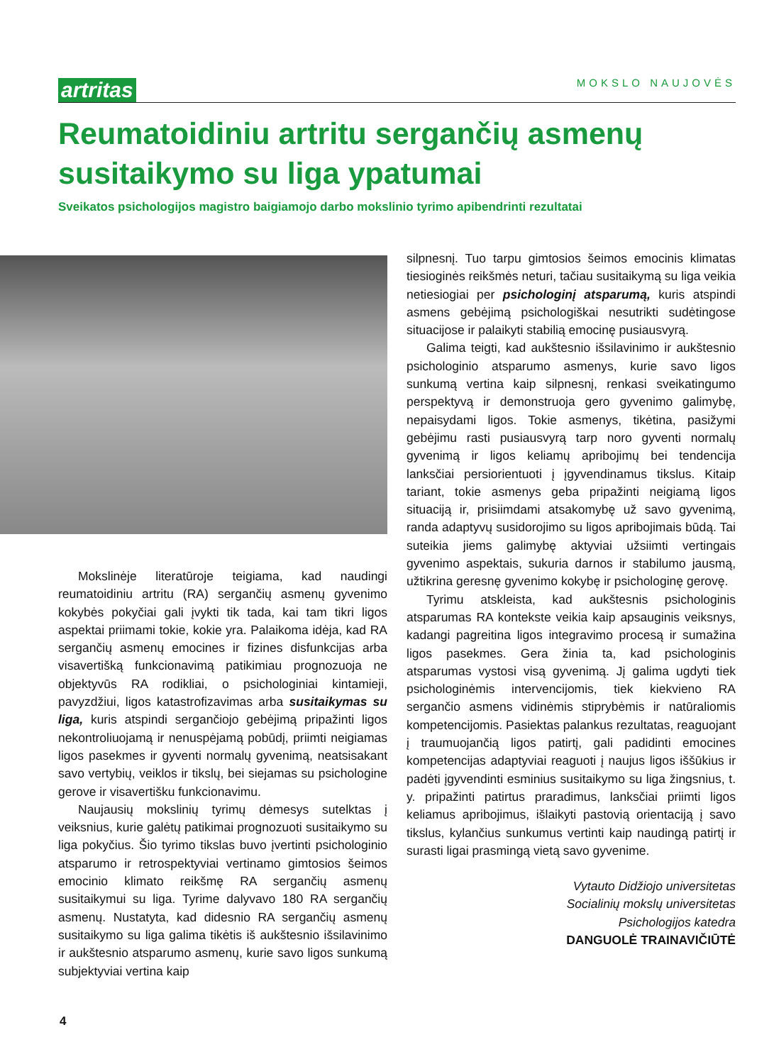artritas MOKSLO NAUJOVĖS
Reumatoidiniu artritu sergančių asmenų susitaikymo su liga ypatumai
Sveikatos psichologijos magistro baigiamojo darbo mokslinio tyrimo apibendrinti rezultatai
Mokslinėje literatūroje teigiama, kad naudingi reumatoidiniu artritu (RA) sergančių asmenų gyvenimo kokybės pokyčiai gali įvykti tik tada, kai tam tikri ligos aspektai priimami tokie, kokie yra. Palaikoma idėja, kad RA sergančių asmenų emocines ir fizines disfunkcijas arba visavertišką funkcionavimą patikimiau prognozuoja ne objektyvūs RA rodikliai, o psichologiniai kintamieji, pavyzdžiui, ligos katastrofizavimas arba susitaikymas su liga, kuris atspindi sergančiojo gebėjimą pripažinti ligos nekontroliuojamą ir nenuspėjamą pobūdį, priimti neigiamas ligos pasekmes ir gyventi normalų gyvenimą, neatsisakant savo vertybių, veiklos ir tikslų, bei siejamas su psichologine gerove ir visavertišku funkcionavimu.
Naujausių mokslinių tyrimų dėmesys sutelktas į veiksnius, kurie galėtų patikimai prognozuoti susitaikymo su liga pokyčius. Šio tyrimo tikslas buvo įvertinti psichologinio atsparumo ir retrospektyviai vertinamo gimtosios šeimos emocinio klimato reikšmę RA sergančių asmenų susitaikymui su liga. Tyrime dalyvavo 180 RA sergančių asmenų. Nustatyta, kad didesnio RA sergančių asmenų susitaikymo su liga galima tikėtis iš aukštesnio išsilavinimo ir aukštesnio atsparumo asmenų, kurie savo ligos sunkumą subjektyviai vertina kaip
silpnesnį. Tuo tarpu gimtosios šeimos emocinis klimatas tiesioginės reikšmės neturi, tačiau susitaikymą su liga veikia netiesiogiai per psichologinį atsparumą, kuris atspindi asmens gebėjimą psichologiškai nesutrikti sudėtingose situacijose ir palaikyti stabilią emocinę pusiausvyrą.
Galima teigti, kad aukštesnio išsilavinimo ir aukštesnio psichologinio atsparumo asmenys, kurie savo ligos sunkumą vertina kaip silpnesnį, renkasi sveikatingumo perspektyvą ir demonstruoja gero gyvenimo galimybę, nepaisydami ligos. Tokie asmenys, tikėtina, pasižymi gebėjimu rasti pusiausvyrą tarp noro gyventi normalų gyvenimą ir ligos keliamų apribojimų bei tendencija lanksčiai persiorientuoti į įgyvendinamus tikslus. Kitaip tariant, tokie asmenys geba pripažinti neigiamą ligos situaciją ir, prisiimdami atsakomybę už savo gyvenimą, randa adaptyvų susidorojimo su ligos apribojimais būdą. Tai suteikia jiems galimybę aktyviai užsiimti vertingais gyvenimo aspektais, sukuria darnos ir stabilumo jausmą, užtikrina geresnę gyvenimo kokybę ir psichologinę gerovę.
Tyrimu atskleista, kad aukštesnis psichologinis atsparumas RA kontekste veikia kaip apsauginis veiksnys, kadangi pagreitina ligos integravimo procesą ir sumažina ligos pasekmes. Gera žinia ta, kad psichologinis atsparumas vystosi visą gyvenimą. Jį galima ugdyti tiek psichologinėmis intervencijomis, tiek kiekvieno RA sergančio asmens vidinėmis stiprybėmis ir natūraliomis kompetencijomis. Pasiektas palankus rezultatas, reaguojant į traumuojančią ligos patirtį, gali padidinti emocines kompetencijas adaptyviai reaguoti į naujus ligos iššūkius ir padėti įgyvendinti esminius susitaikymo su liga žingsnius, t. y. pripažinti patirtus praradimus, lanksčiai priimti ligos keliamus apribojimus, išlaikyti pastovią orientaciją į savo tikslus, kylančius sunkumus vertinti kaip naudingą patirtį ir surasti ligai prasmingą vietą savo gyvenime.
Vytauto Didžiojo universitetas
Socialinių mokslų universitetas
Psichologijos katedra
DANGUOLĖ TRAINAVIČIŪTĖ
4